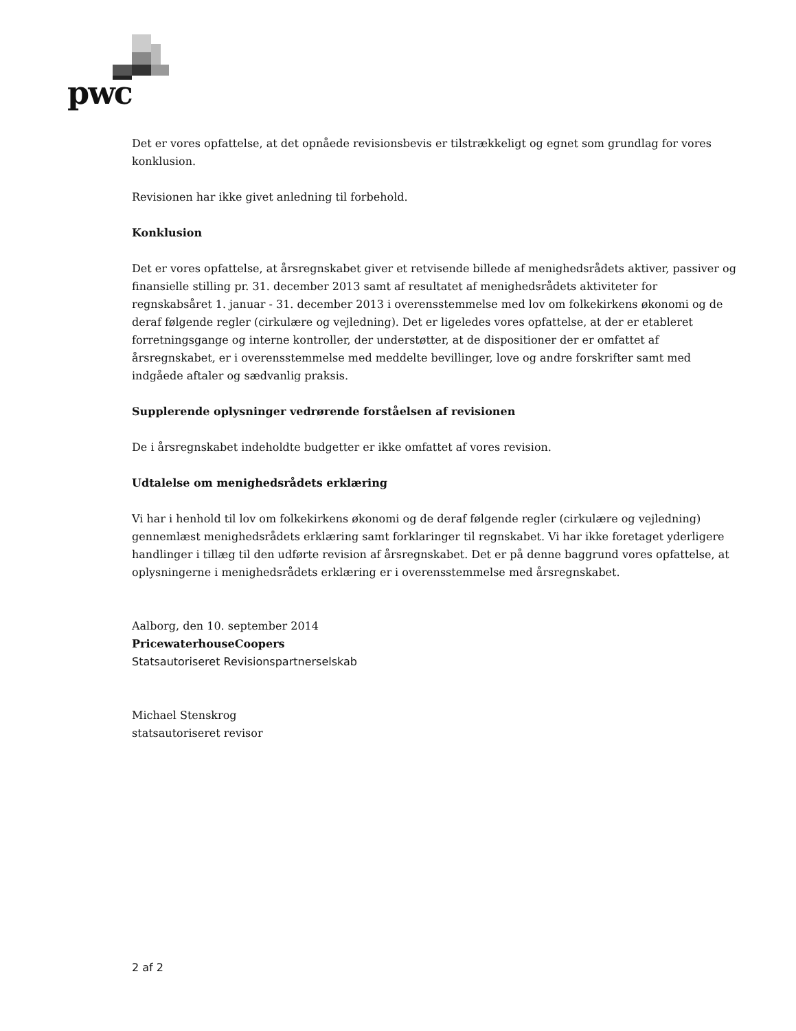pwc
Det er vores opfattelse, at det opnåede revisionsbevis er tilstrækkeligt og egnet som grundlag for vores konklusion.
Revisionen har ikke givet anledning til forbehold.
Konklusion
Det er vores opfattelse, at årsregnskabet giver et retvisende billede af menighedsrådets aktiver, passiver og finansielle stilling pr. 31. december 2013 samt af resultatet af menighedsrådets aktiviteter for regnskabsåret 1. januar - 31. december 2013 i overensstemmelse med lov om folkekirkens økonomi og de deraf følgende regler (cirkulære og vejledning). Det er ligeledes vores opfattelse, at der er etableret forretningsgange og interne kontroller, der understøtter, at de dispositioner der er omfattet af årsregnskabet, er i overensstemmelse med meddelte bevillinger, love og andre forskrifter samt med indgåede aftaler og sædvanlig praksis.
Supplerende oplysninger vedrørende forståelsen af revisionen
De i årsregnskabet indeholdte budgetter er ikke omfattet af vores revision.
Udtalelse om menighedsrådets erklæring
Vi har i henhold til lov om folkekirkens økonomi og de deraf følgende regler (cirkulære og vejledning) gennemlæst menighedsrådets erklæring samt forklaringer til regnskabet. Vi har ikke foretaget yderligere handlinger i tillæg til den udførte revision af årsregnskabet. Det er på denne baggrund vores opfattelse, at oplysningerne i menighedsrådets erklæring er i overensstemmelse med årsregnskabet.
Aalborg, den 10. september 2014
PricewaterhouseCoopers
Statsautoriseret Revisionspartnerselskab
Michael Stenskrog
statsautoriseret revisor
2 af 2